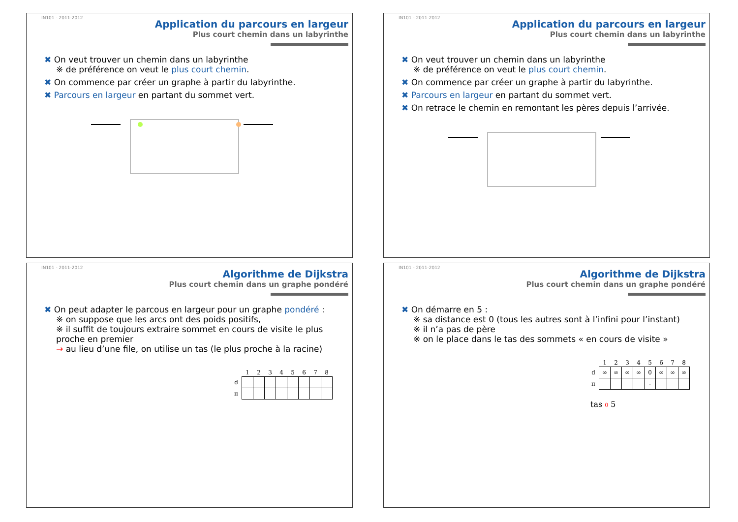IN101 - 2011-2012
Application du parcours en largeur
Plus court chemin dans un labyrinthe
✖ On veut trouver un chemin dans un labyrinthe
※ de préférence on veut le plus court chemin.
✖ On commence par créer un graphe à partir du labyrinthe.
✖ Parcours en largeur en partant du sommet vert.
IN101 - 2011-2012
Application du parcours en largeur
Plus court chemin dans un labyrinthe
✖ On veut trouver un chemin dans un labyrinthe
※ de préférence on veut le plus court chemin.
✖ On commence par créer un graphe à partir du labyrinthe.
✖ Parcours en largeur en partant du sommet vert.
✖ On retrace le chemin en remontant les pères depuis l’arrivée.
IN101 - 2011-2012
Algorithme de Dijkstra
Plus court chemin dans un graphe pondéré
✖ On peut adapter le parcous en largeur pour un graphe pondéré :
※ on suppose que les arcs ont des poids positifs,
※ il suffit de toujours extraire sommet en cours de visite le plus proche en premier
→ au lieu d’une file, on utilise un tas (le plus proche à la racine)
| | 1 | 2 | 3 | 4 | 5 | 6 | 7 | 8 |
| --- | --- | --- | --- | --- | --- | --- | --- | --- |
| d | | | | | | | | |
| π | | | | | | | | |
IN101 - 2011-2012
Algorithme de Dijkstra
Plus court chemin dans un graphe pondéré
✖ On démarre en 5 :
※ sa distance est 0 (tous les autres sont à l’infini pour l’instant)
※ il n’a pas de père
※ on le place dans le tas des sommets « en cours de visite »
| | 1 | 2 | 3 | 4 | 5 | 6 | 7 | 8 |
| --- | --- | --- | --- | --- | --- | --- | --- | --- |
| d | ∞ | ∞ | ∞ | ∞ | 0 | ∞ | ∞ | ∞ |
| π | | | | | - | | | |
tas 0 5